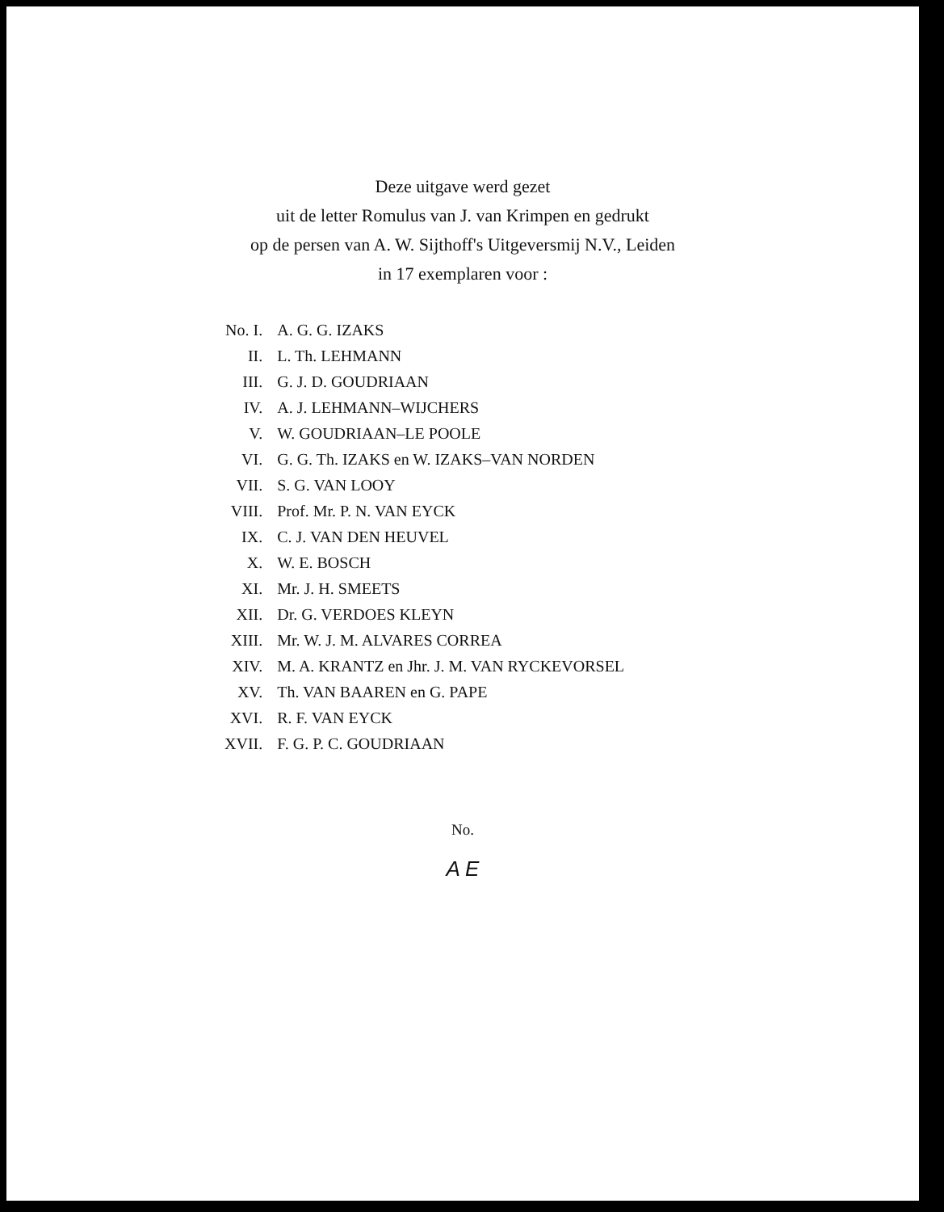Deze uitgave werd gezet
uit de letter Romulus van J. van Krimpen en gedrukt
op de persen van A. W. Sijthoff's Uitgeversmij N.V., Leiden
in 17 exemplaren voor :
| No. I. | A. G. G. IZAKS |
| II. | L. Th. LEHMANN |
| III. | G. J. D. GOUDRIAAN |
| IV. | A. J. LEHMANN–WIJCHERS |
| V. | W. GOUDRIAAN–LE POOLE |
| VI. | G. G. Th. IZAKS en W. IZAKS–VAN NORDEN |
| VII. | S. G. VAN LOOY |
| VIII. | Prof. Mr. P. N. VAN EYCK |
| IX. | C. J. VAN DEN HEUVEL |
| X. | W. E. BOSCH |
| XI. | Mr. J. H. SMEETS |
| XII. | Dr. G. VERDOES KLEYN |
| XIII. | Mr. W. J. M. ALVARES CORREA |
| XIV. | M. A. KRANTZ en Jhr. J. M. VAN RYCKEVORSEL |
| XV. | Th. VAN BAAREN en G. PAPE |
| XVI. | R. F. VAN EYCK |
| XVII. | F. G. P. C. GOUDRIAAN |
No.
A E